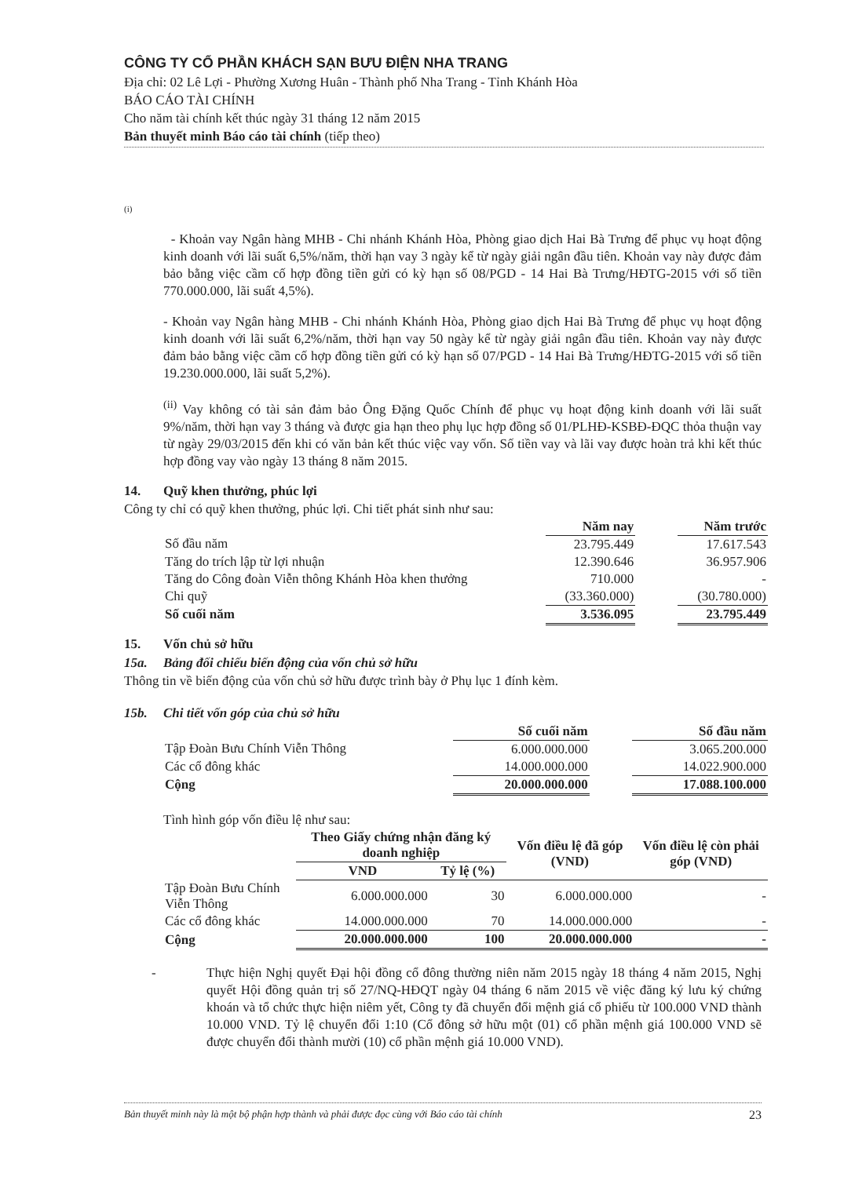CÔNG TY CỔ PHẦN KHÁCH SẠN BƯU ĐIỆN NHA TRANG
Địa chỉ: 02 Lê Lợi - Phường Xương Huân - Thành phố Nha Trang - Tỉnh Khánh Hòa
BÁO CÁO TÀI CHÍNH
Cho năm tài chính kết thúc ngày 31 tháng 12 năm 2015
Bản thuyết minh Báo cáo tài chính (tiếp theo)
(i)
- Khoản vay Ngân hàng MHB - Chi nhánh Khánh Hòa, Phòng giao dịch Hai Bà Trưng để phục vụ hoạt động kinh doanh với lãi suất 6,5%/năm, thời hạn vay 3 ngày kể từ ngày giải ngân đầu tiên. Khoản vay này được đảm bảo bằng việc cầm cố hợp đồng tiền gửi có kỳ hạn số 08/PGD - 14 Hai Bà Trưng/HĐTG-2015 với số tiền 770.000.000, lãi suất 4,5%).
- Khoản vay Ngân hàng MHB - Chi nhánh Khánh Hòa, Phòng giao dịch Hai Bà Trưng để phục vụ hoạt động kinh doanh với lãi suất 6,2%/năm, thời hạn vay 50 ngày kể từ ngày giải ngân đầu tiên. Khoản vay này được đảm bảo bằng việc cầm cố hợp đồng tiền gửi có kỳ hạn số 07/PGD - 14 Hai Bà Trưng/HĐTG-2015 với số tiền 19.230.000.000, lãi suất 5,2%).
<sup>(ii)</sup> Vay không có tài sản đảm bảo Ông Đặng Quốc Chính để phục vụ hoạt động kinh doanh với lãi suất 9%/năm, thời hạn vay 3 tháng và được gia hạn theo phụ lục hợp đồng số 01/PLHĐ-KSBĐ-ĐQC thỏa thuận vay từ ngày 29/03/2015 đến khi có văn bản kết thúc việc vay vốn. Số tiền vay và lãi vay được hoàn trả khi kết thúc hợp đồng vay vào ngày 13 tháng 8 năm 2015.
14. Quỹ khen thưởng, phúc lợi
Công ty chỉ có quỹ khen thưởng, phúc lợi. Chi tiết phát sinh như sau:
| | Năm nay | | Năm trước |
| --- | --- | --- | --- |
| Số đầu năm | 23.795.449 | | 17.617.543 |
| Tăng do trích lập từ lợi nhuận | 12.390.646 | | 36.957.906 |
| Tăng do Công đoàn Viễn thông Khánh Hòa khen thưởng | 710.000 | | - |
| Chi quỹ | (33.360.000) | | (30.780.000) |
| Số cuối năm | 3.536.095 | | 23.795.449 |
15. Vốn chủ sở hữu
15a. Bảng đối chiếu biến động của vốn chủ sở hữu
Thông tin về biến động của vốn chủ sở hữu được trình bày ở Phụ lục 1 đính kèm.
15b. Chi tiết vốn góp của chủ sở hữu
| | Số cuối năm | | Số đầu năm |
| --- | --- | --- | --- |
| Tập Đoàn Bưu Chính Viễn Thông | 6.000.000.000 | | 3.065.200.000 |
| Các cổ đông khác | 14.000.000.000 | | 14.022.900.000 |
| Cộng | 20.000.000.000 | | 17.088.100.000 |
Tình hình góp vốn điều lệ như sau:
| | Theo Giấy chứng nhận đăng ký doanh nghiệp | | Vốn điều lệ đã góp (VND) | Vốn điều lệ còn phải góp (VND) |
| --- | --- | --- | --- | --- |
| | VND | Tỷ lệ (%) | | |
| Tập Đoàn Bưu Chính Viễn Thông | 6.000.000.000 | 30 | 6.000.000.000 | - |
| Các cổ đông khác | 14.000.000.000 | 70 | 14.000.000.000 | - |
| Cộng | 20.000.000.000 | 100 | 20.000.000.000 | - |
- Thực hiện Nghị quyết Đại hội đồng cổ đông thường niên năm 2015 ngày 18 tháng 4 năm 2015, Nghị quyết Hội đồng quản trị số 27/NQ-HĐQT ngày 04 tháng 6 năm 2015 về việc đăng ký lưu ký chứng khoán và tổ chức thực hiện niêm yết, Công ty đã chuyển đổi mệnh giá cổ phiếu từ 100.000 VND thành 10.000 VND. Tỷ lệ chuyển đổi 1:10 (Cổ đông sở hữu một (01) cổ phần mệnh giá 100.000 VND sẽ được chuyển đổi thành mười (10) cổ phần mệnh giá 10.000 VND).
Bản thuyết minh này là một bộ phận hợp thành và phải được đọc cùng với Báo cáo tài chính 23